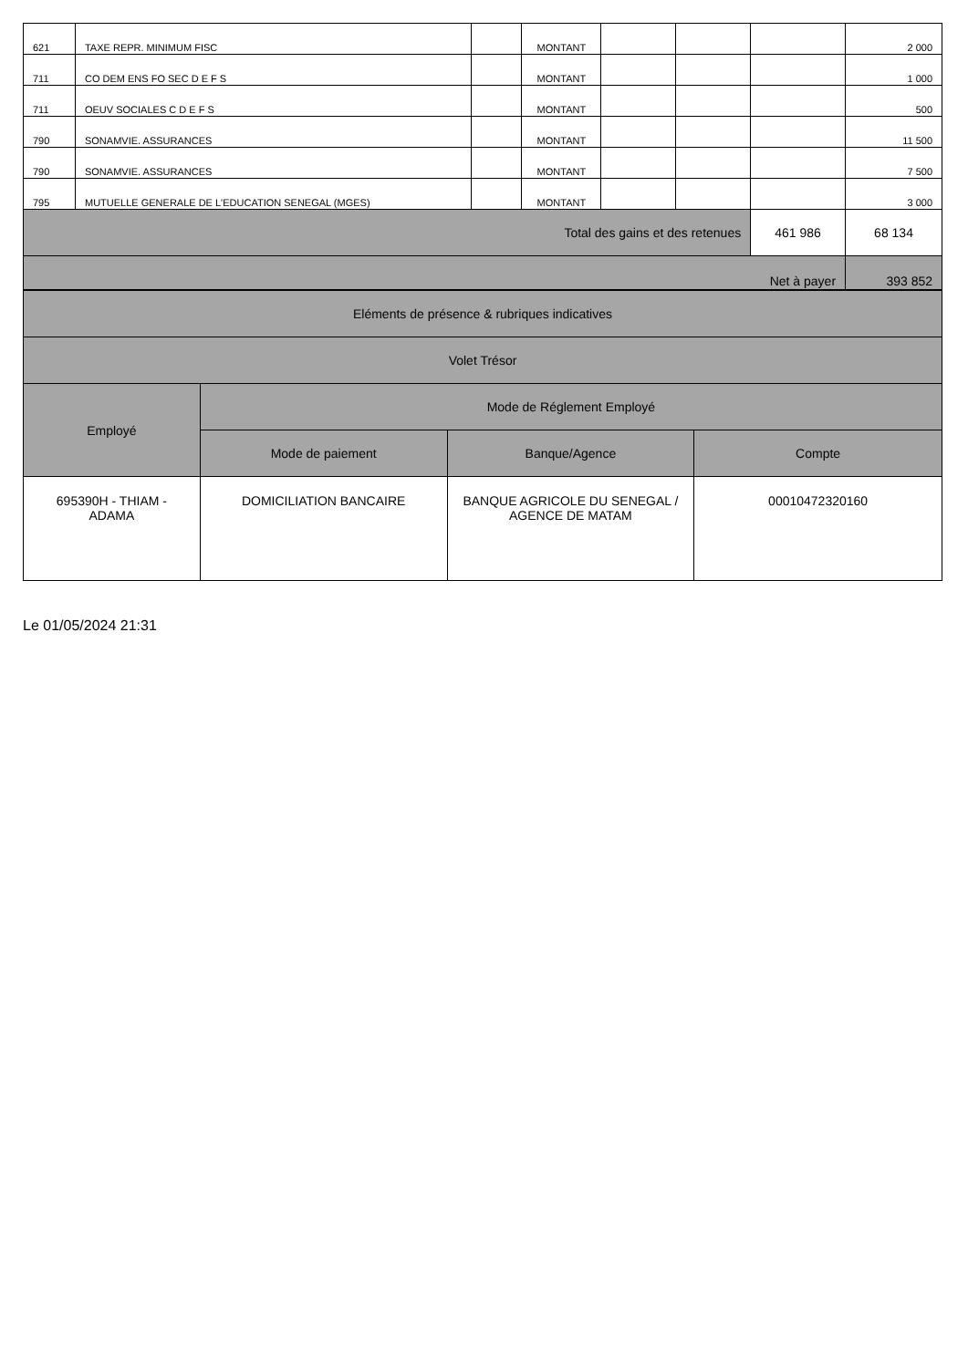| 621 | TAXE REPR. MINIMUM FISC | | MONTANT | | | | 2 000 |
| 711 | CO DEM ENS FO SEC D E F S | | MONTANT | | | | 1 000 |
| 711 | OEUV SOCIALES C D E F S | | MONTANT | | | | 500 |
| 790 | SONAMVIE. ASSURANCES | | MONTANT | | | | 11 500 |
| 790 | SONAMVIE. ASSURANCES | | MONTANT | | | | 7 500 |
| 795 | MUTUELLE GENERALE DE L'EDUCATION SENEGAL (MGES) | | MONTANT | | | | 3 000 |
| Total des gains et des retenues | | | | | | 461 986 | 68 134 |
| Net à payer | | | | | | | 393 852 |
| Eléments de présence & rubriques indicatives | | | |
| Volet Trésor | | | |
| Employé | Mode de Réglement Employé | | |
| | Mode de paiement | Banque/Agence | Compte |
| 695390H - THIAM - ADAMA | DOMICILIATION BANCAIRE | BANQUE AGRICOLE DU SENEGAL / AGENCE DE MATAM | 00010472320160 |
Le 01/05/2024 21:31